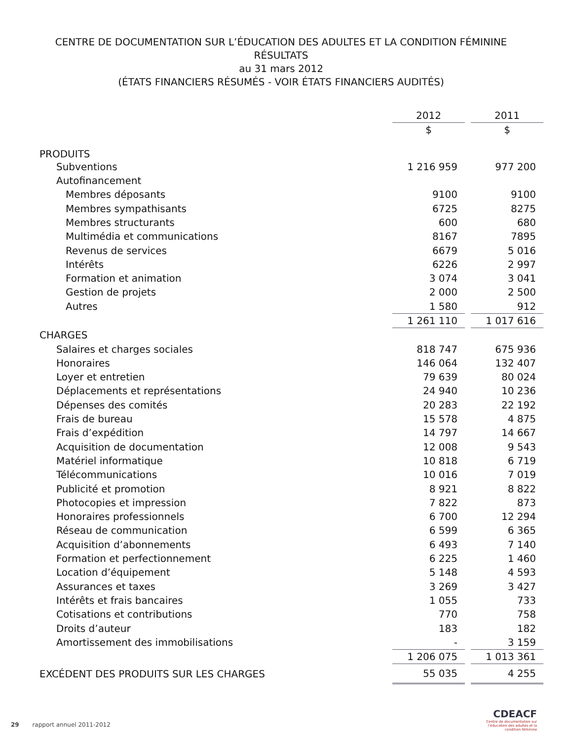CENTRE DE DOCUMENTATION SUR L’ÉDUCATION DES ADULTES ET LA CONDITION FÉMININE
RÉSULTATS
au 31 mars 2012
(ÉTATS FINANCIERS RÉSUMÉS - VOIR ÉTATS FINANCIERS AUDITÉS)
| | 2012 | | 2011 |
| | $ | | $ |
| PRODUITS | | | |
| Subventions | 1 216 959 | | 977 200 |
| Autofinancement | | | |
| Membres déposants | 9100 | | 9100 |
| Membres sympathisants | 6725 | | 8275 |
| Membres structurants | 600 | | 680 |
| Multimédia et communications | 8167 | | 7895 |
| Revenus de services | 6679 | | 5 016 |
| Intérêts | 6226 | | 2 997 |
| Formation et animation | 3 074 | | 3 041 |
| Gestion de projets | 2 000 | | 2 500 |
| Autres | 1 580 | | 912 |
| | 1 261 110 | | 1 017 616 |
| CHARGES | | | |
| Salaires et charges sociales | 818 747 | | 675 936 |
| Honoraires | 146 064 | | 132 407 |
| Loyer et entretien | 79 639 | | 80 024 |
| Déplacements et représentations | 24 940 | | 10 236 |
| Dépenses des comités | 20 283 | | 22 192 |
| Frais de bureau | 15 578 | | 4 875 |
| Frais d’expédition | 14 797 | | 14 667 |
| Acquisition de documentation | 12 008 | | 9 543 |
| Matériel informatique | 10 818 | | 6 719 |
| Télécommunications | 10 016 | | 7 019 |
| Publicité et promotion | 8 921 | | 8 822 |
| Photocopies et impression | 7 822 | | 873 |
| Honoraires professionnels | 6 700 | | 12 294 |
| Réseau de communication | 6 599 | | 6 365 |
| Acquisition d’abonnements | 6 493 | | 7 140 |
| Formation et perfectionnement | 6 225 | | 1 460 |
| Location d’équipement | 5 148 | | 4 593 |
| Assurances et taxes | 3 269 | | 3 427 |
| Intérêts et frais bancaires | 1 055 | | 733 |
| Cotisations et contributions | 770 | | 758 |
| Droits d’auteur | 183 | | 182 |
| Amortissement des immobilisations | - | | 3 159 |
| | 1 206 075 | | 1 013 361 |
| EXCÉDENT DES PRODUITS SUR LES CHARGES | 55 035 | | 4 255 |
29 rapport annuel 2011-2012
CDEACF
Centre de documentation sur l’éducation des adultes et la condition féminine